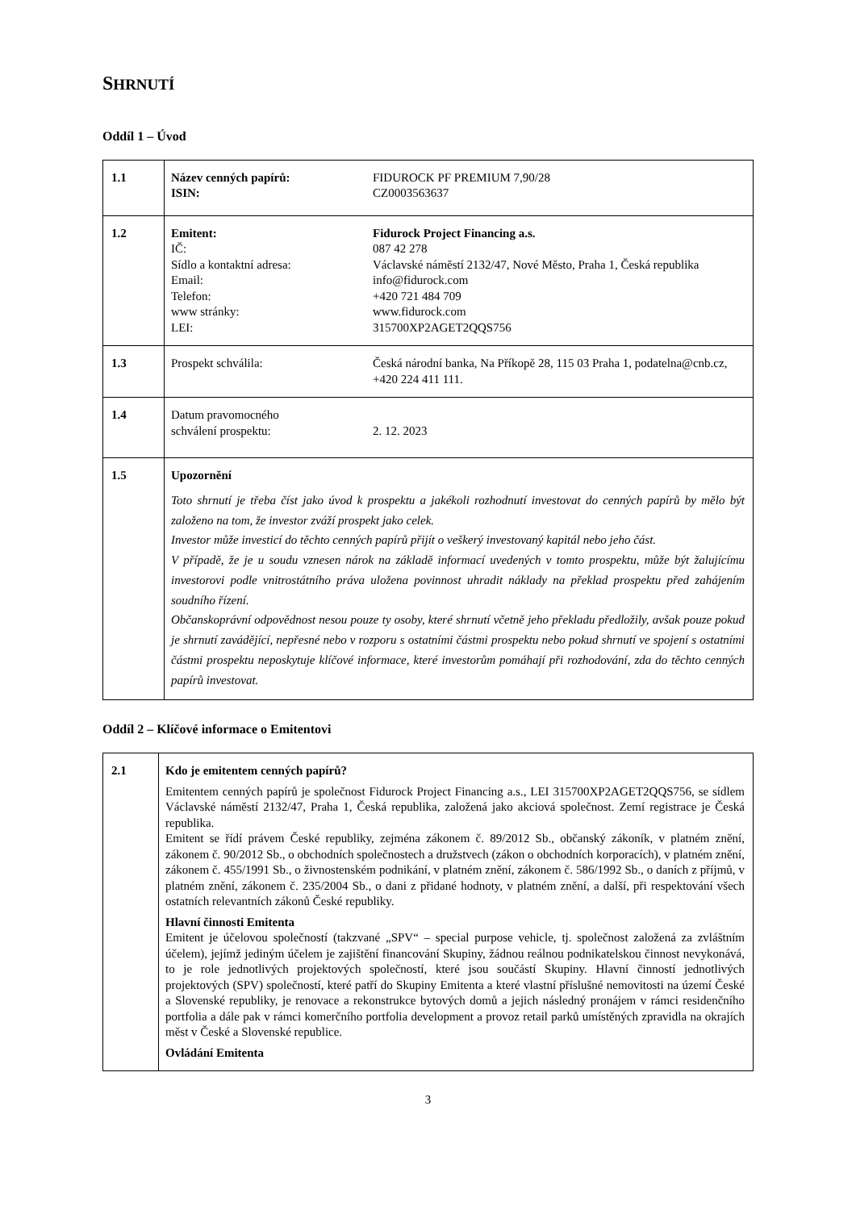SHRNUTÍ
Oddíl 1 – Úvod
| 1.1 | Název cenných papírů: FIDUROCK PF PREMIUM 7,90/28 ISIN: CZ0003563637 |
| 1.2 | Emitent: Fidurock Project Financing a.s. IČ: 087 42 278 Sídlo a kontaktní adresa: Václavské náměstí 2132/47, Nové Město, Praha 1, Česká republika Email: info@fidurock.com Telefon: +420 721 484 709 www stránky: www.fidurock.com LEI: 315700XP2AGET2QQS756 |
| 1.3 | Prospekt schválila: Česká národní banka, Na Příkopě 28, 115 03 Praha 1, podatelna@cnb.cz, +420 224 411 111. |
| 1.4 | Datum pravomocného schválení prospektu: 2. 12. 2023 |
| 1.5 | Upozornění Toto shrnutí je třeba číst jako úvod k prospektu a jakékoli rozhodnutí investovat do cenných papírů by mělo být založeno na tom, že investor zváží prospekt jako celek. Investor může investicí do těchto cenných papírů přijít o veškerý investovaný kapitál nebo jeho část. V případě, že je u soudu vznesen nárok na základě informací uvedených v tomto prospektu, může být žalujícímu investorovi podle vnitrostátního práva uložena povinnost uhradit náklady na překlad prospektu před zahájením soudního řízení. Občanskoprávní odpovědnost nesou pouze ty osoby, které shrnutí včetně jeho překladu předložily, avšak pouze pokud je shrnutí zavádějící, nepřesné nebo v rozporu s ostatními částmi prospektu nebo pokud shrnutí ve spojení s ostatními částmi prospektu neposkytuje klíčové informace, které investorům pomáhají při rozhodování, zda do těchto cenných papírů investovat. |
Oddíl 2 – Klíčové informace o Emitentovi
| 2.1 | Kdo je emitentem cenných papírů? Emitentem cenných papírů je společnost Fidurock Project Financing a.s., LEI 315700XP2AGET2QQS756, se sídlem Václavské náměstí 2132/47, Praha 1, Česká republika, založená jako akciová společnost. Zemí registrace je Česká republika. Emitent se řídí právem České republiky, zejména zákonem č. 89/2012 Sb., občanský zákoník, v platném znění, zákonem č. 90/2012 Sb., o obchodních společnostech a družstvech (zákon o obchodních korporacích), v platném znění, zákonem č. 455/1991 Sb., o živnostenském podnikání, v platném znění, zákonem č. 586/1992 Sb., o daních z příjmů, v platném znění, zákonem č. 235/2004 Sb., o dani z přidané hodnoty, v platném znění, a další, při respektování všech ostatních relevantních zákonů České republiky. Hlavní činnosti Emitenta Emitent je účelovou společností (takzvané „SPV“ – special purpose vehicle, tj. společnost založená za zvláštním účelem), jejímž jediným účelem je zajištění financování Skupiny, žádnou reálnou podnikatelskou činnost nevykonává, to je role jednotlivých projektových společností, které jsou součástí Skupiny. Hlavní činností jednotlivých projektových (SPV) společností, které patří do Skupiny Emitenta a které vlastní příslušné nemovitosti na území České a Slovenské republiky, je renovace a rekonstrukce bytových domů a jejich následný pronájem v rámci residenčního portfolia a dále pak v rámci komerčního portfolia development a provoz retail parků umístěných zpravidla na okrajích měst v České a Slovenské republice. Ovládání Emitenta |
3